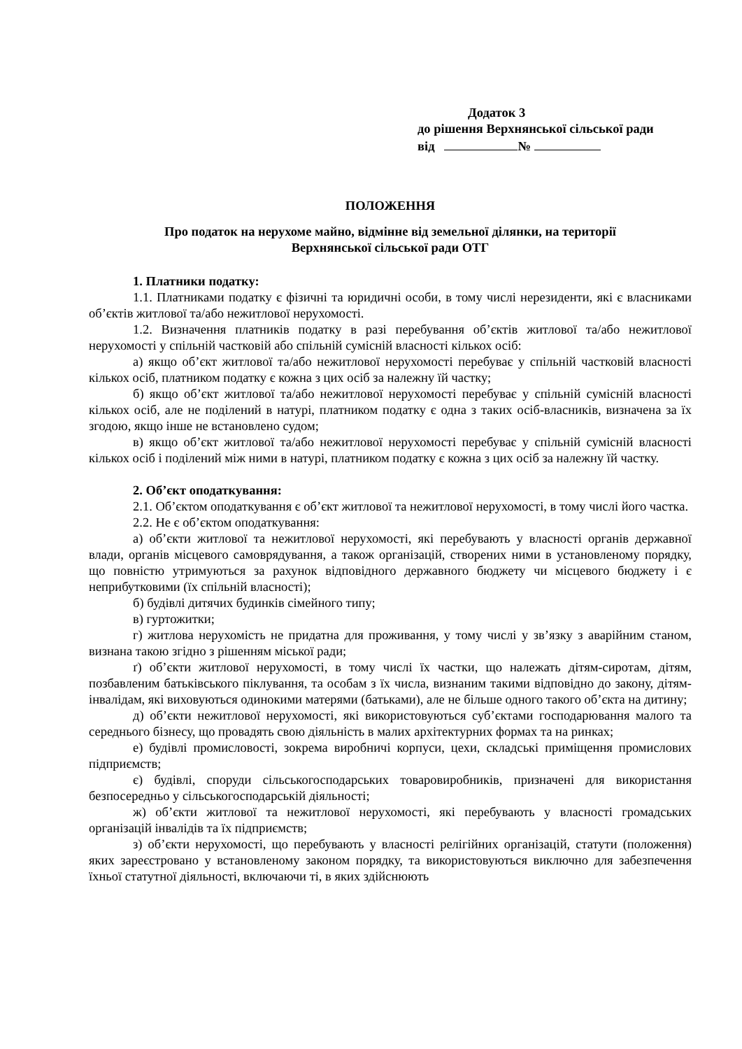Додаток 3
до рішення Верхнянської сільської ради
від №
ПОЛОЖЕННЯ
Про податок на нерухоме майно, відмінне від земельної ділянки, на території
Верхнянської сільської ради ОТГ
1. Платники податку:
1.1. Платниками податку є фізичні та юридичні особи, в тому числі нерезиденти, які є власниками об’єктів житлової та/або нежитлової нерухомості.
1.2. Визначення платників податку в разі перебування об’єктів житлової та/або нежитлової нерухомості у спільній частковій або спільній сумісній власності кількох осіб:
а) якщо об’єкт житлової та/або нежитлової нерухомості перебуває у спільній частковій власності кількох осіб, платником податку є кожна з цих осіб за належну їй частку;
б) якщо об’єкт житлової та/або нежитлової нерухомості перебуває у спільній сумісній власності кількох осіб, але не поділений в натурі, платником податку є одна з таких осіб-власників, визначена за їх згодою, якщо інше не встановлено судом;
в) якщо об’єкт житлової та/або нежитлової нерухомості перебуває у спільній сумісній власності кількох осіб і поділений між ними в натурі, платником податку є кожна з цих осіб за належну їй частку.
2. Об’єкт оподаткування:
2.1. Об’єктом оподаткування є об’єкт житлової та нежитлової нерухомості, в тому числі його частка.
2.2. Не є об’єктом оподаткування:
а) об’єкти житлової та нежитлової нерухомості, які перебувають у власності органів державної влади, органів місцевого самоврядування, а також організацій, створених ними в установленому порядку, що повністю утримуються за рахунок відповідного державного бюджету чи місцевого бюджету і є неприбутковими (їх спільній власності);
б) будівлі дитячих будинків сімейного типу;
в) гуртожитки;
г) житлова нерухомість не придатна для проживання, у тому числі у зв’язку з аварійним станом, визнана такою згідно з рішенням міської ради;
ґ) об’єкти житлової нерухомості, в тому числі їх частки, що належать дітям-сиротам, дітям, позбавленим батьківського піклування, та особам з їх числа, визнаним такими відповідно до закону, дітям-інвалідам, які виховуються одинокими матерями (батьками), але не більше одного такого об’єкта на дитину;
д) об’єкти нежитлової нерухомості, які використовуються суб’єктами господарювання малого та середнього бізнесу, що провадять свою діяльність в малих архітектурних формах та на ринках;
е) будівлі промисловості, зокрема виробничі корпуси, цехи, складські приміщення промислових підприємств;
є) будівлі, споруди сільськогосподарських товаровиробників, призначені для використання безпосередньо у сільськогосподарській діяльності;
ж) об’єкти житлової та нежитлової нерухомості, які перебувають у власності громадських організацій інвалідів та їх підприємств;
з) об’єкти нерухомості, що перебувають у власності релігійних організацій, статути (положення) яких зареєстровано у встановленому законом порядку, та використовуються виключно для забезпечення їхньої статутної діяльності, включаючи ті, в яких здійснюють